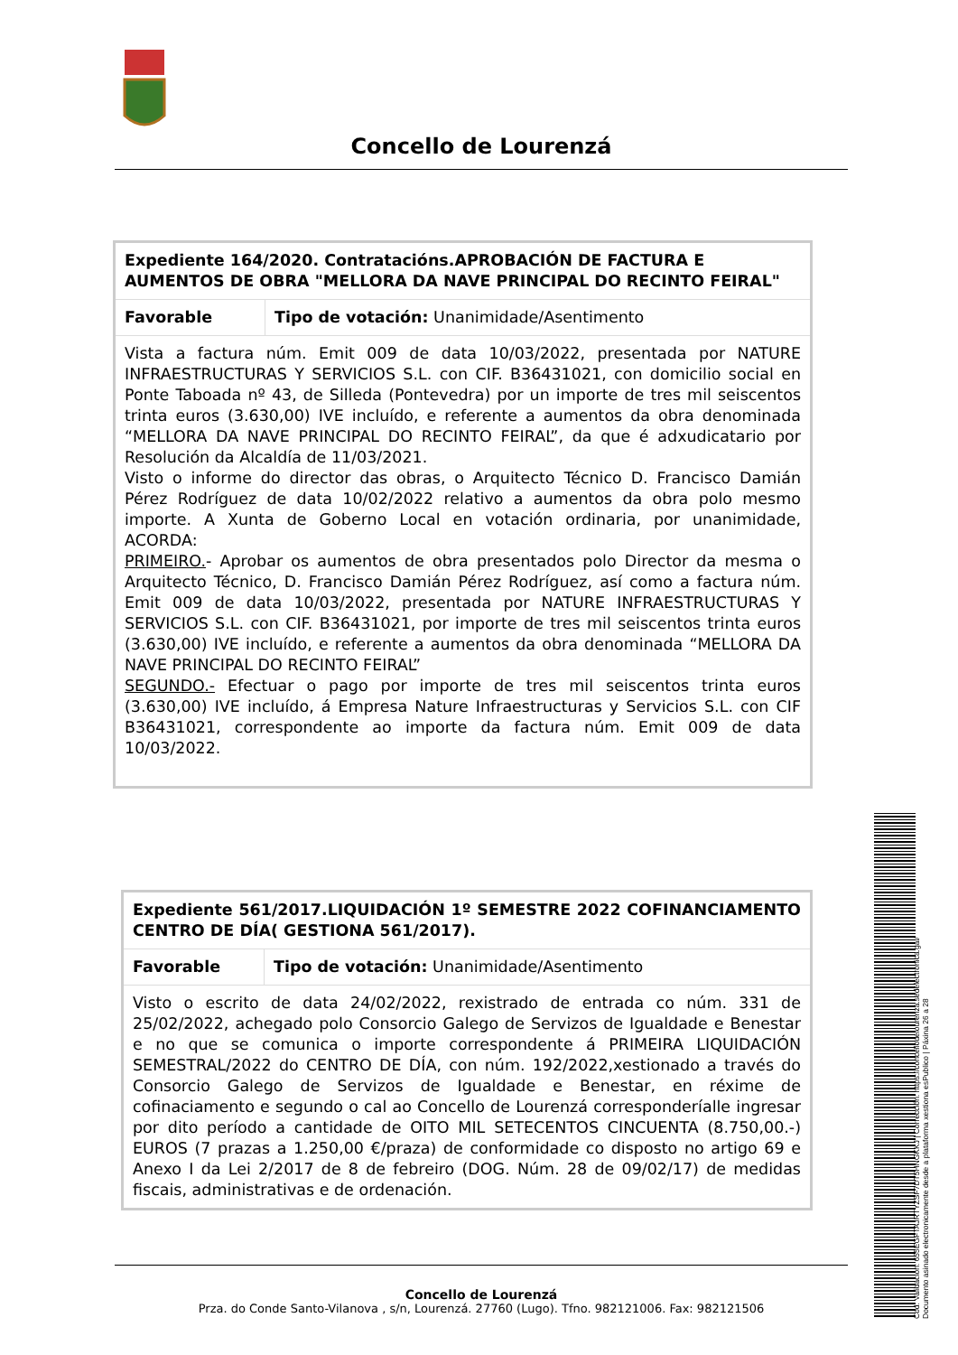Concello de Lourenzá
| Expediente 164/2020. Contratacións.APROBACIÓN DE FACTURA E AUMENTOS DE OBRA "MELLORA DA NAVE PRINCIPAL DO RECINTO FEIRAL" | |
| Favorable | Tipo de votación: Unanimidade/Asentimento |
| Vista a factura núm. Emit 009 de data 10/03/2022, presentada por NATURE INFRAESTRUCTURAS Y SERVICIOS S.L. con CIF. B36431021, con domicilio social en Ponte Taboada nº 43, de Silleda (Pontevedra) por un importe de tres mil seiscentos trinta euros (3.630,00) IVE incluído, e referente a aumentos da obra denominada “MELLORA DA NAVE PRINCIPAL DO RECINTO FEIRAL”, da que é adxudicatario por Resolución da Alcaldía de 11/03/2021. Visto o informe do director das obras, o Arquitecto Técnico D. Francisco Damián Pérez Rodríguez de data 10/02/2022 relativo a aumentos da obra polo mesmo importe. A Xunta de Goberno Local en votación ordinaria, por unanimidade, ACORDA: PRIMEIRO. - Aprobar os aumentos de obra presentados polo Director da mesma o Arquitecto Técnico, D. Francisco Damián Pérez Rodríguez, así como a factura núm. Emit 009 de data 10/03/2022, presentada por NATURE INFRAESTRUCTURAS Y SERVICIOS S.L. con CIF. B36431021, por importe de tres mil seiscentos trinta euros (3.630,00) IVE incluído, e referente a aumentos da obra denominada “MELLORA DA NAVE PRINCIPAL DO RECINTO FEIRAL” SEGUNDO.- Efectuar o pago por importe de tres mil seiscentos trinta euros (3.630,00) IVE incluído, á Empresa Nature Infraestructuras y Servicios S.L. con CIF B36431021, correspondente ao importe da factura núm. Emit 009 de data 10/03/2022. | |
| Expediente 561/2017.LIQUIDACIÓN 1º SEMESTRE 2022 COFINANCIAMENTO CENTRO DE DÍA( GESTIONA 561/2017). | |
| Favorable | Tipo de votación: Unanimidade/Asentimento |
| Visto o escrito de data 24/02/2022, rexistrado de entrada co núm. 331 de 25/02/2022, achegado polo Consorcio Galego de Servizos de Igualdade e Benestar e no que se comunica o importe correspondente á PRIMEIRA LIQUIDACIÓN SEMESTRAL/2022 do CENTRO DE DÍA, con núm. 192/2022,xestionado a través do Consorcio Galego de Servizos de Igualdade e Benestar, en réxime de cofinaciamento e segundo o cal ao Concello de Lourenzá corresponderíalle ingresar por dito período a cantidade de OITO MIL SETECENTOS CINCUENTA (8.750,00.-) EUROS (7 prazas a 1.250,00 €/praza) de conformidade co disposto no artigo 69 e Anexo I da Lei 2/2017 de 8 de febreiro (DOG. Núm. 28 de 09/02/17) de medidas fiscais, administrativas e de ordenación. | |
Concello de Lourenzá
Prza. do Conde Santo-Vilanova , s/n, Lourenzá. 27760 (Lugo). Tfno. 982121006. Fax: 982121506
Cod. Validación: 655EGFTAJRTYZSF7DT5HNGKKJ | Corrección: https://concellodelourenza.sedelectronica.gal/
Documento asinado electronicamente desde a plataforma xestiona esPublico | Páxina 26 a 28